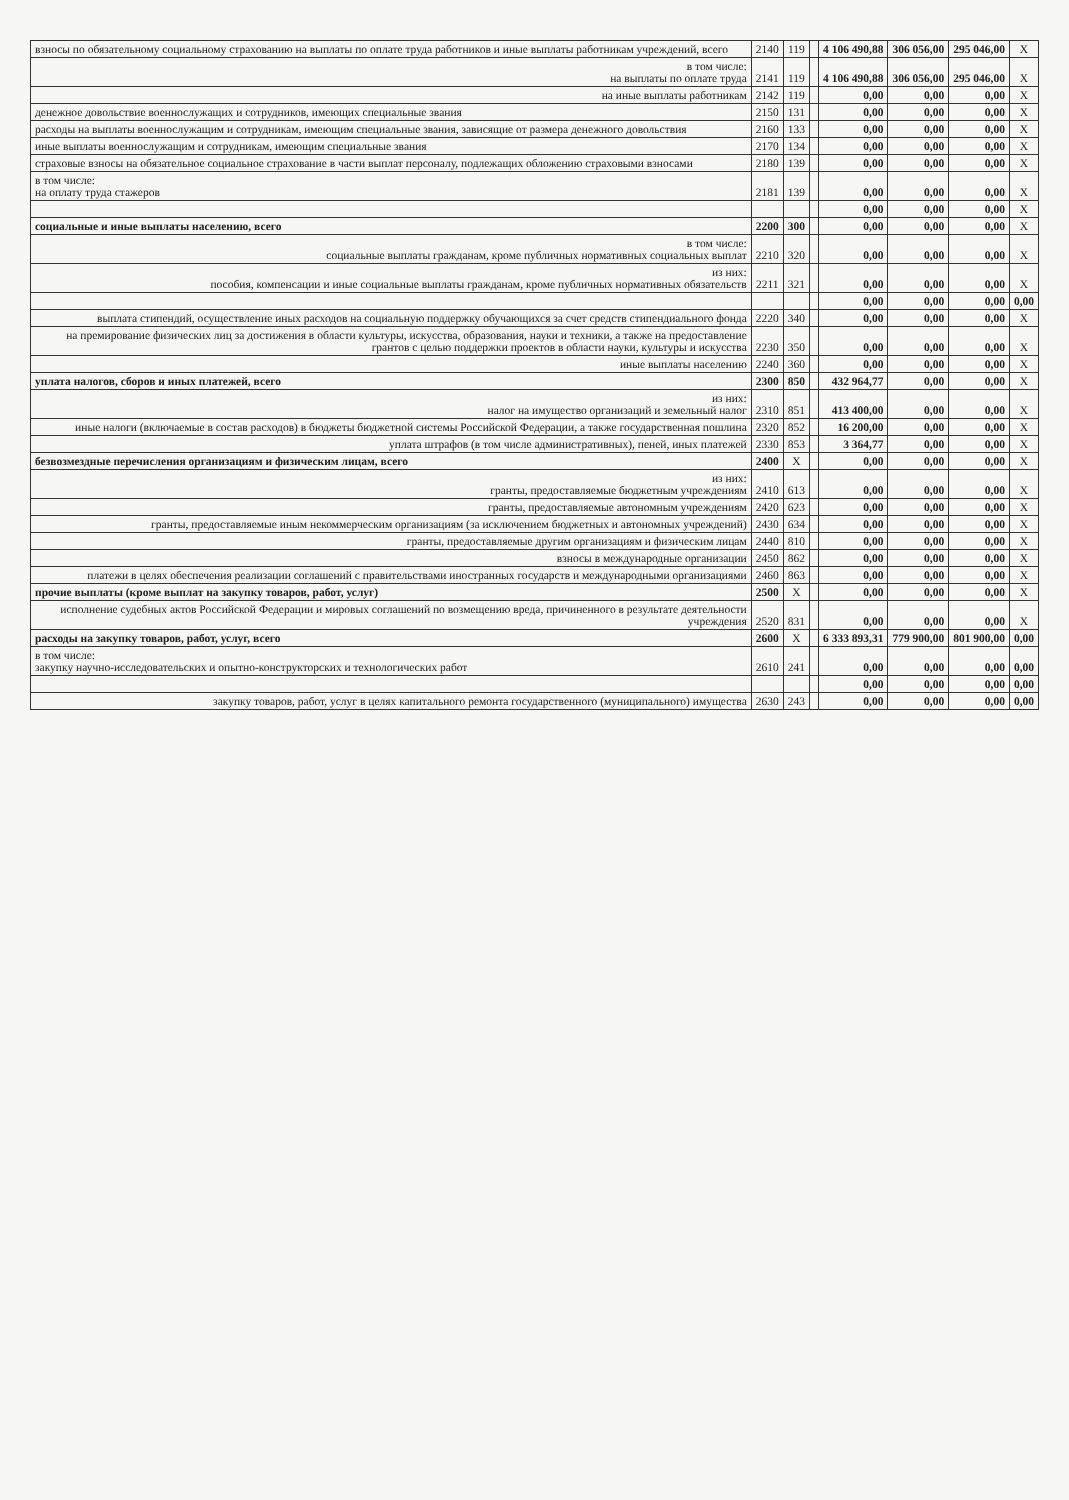| взносы по обязательному социальному страхованию на выплаты по оплате труда работников и иные выплаты работникам учреждений, всего | 2140 | 119 | | 4 106 490,88 | 306 056,00 | 295 046,00 | X |
| в том числе: на выплаты по оплате труда | 2141 | 119 | | 4 106 490,88 | 306 056,00 | 295 046,00 | X |
| на иные выплаты работникам | 2142 | 119 | | 0,00 | 0,00 | 0,00 | X |
| денежное довольствие военнослужащих и сотрудников, имеющих специальные звания | 2150 | 131 | | 0,00 | 0,00 | 0,00 | X |
| расходы на выплаты военнослужащим и сотрудникам, имеющим специальные звания, зависящие от размера денежного довольствия | 2160 | 133 | | 0,00 | 0,00 | 0,00 | X |
| иные выплаты военнослужащим и сотрудникам, имеющим специальные звания | 2170 | 134 | | 0,00 | 0,00 | 0,00 | X |
| страховые взносы на обязательное социальное страхование в части выплат персоналу, подлежащих обложению страховыми взносами | 2180 | 139 | | 0,00 | 0,00 | 0,00 | X |
| в том числе: на оплату труда стажеров | 2181 | 139 | | 0,00 | 0,00 | 0,00 | X |
| | | | | 0,00 | 0,00 | 0,00 | X |
| социальные и иные выплаты населению, всего | 2200 | 300 | | 0,00 | 0,00 | 0,00 | X |
| в том числе: социальные выплаты гражданам, кроме публичных нормативных социальных выплат | 2210 | 320 | | 0,00 | 0,00 | 0,00 | X |
| из них: пособия, компенсации и иные социальные выплаты гражданам, кроме публичных нормативных обязательств | 2211 | 321 | | 0,00 | 0,00 | 0,00 | X |
| | | | | 0,00 | 0,00 | 0,00 | 0,00 |
| выплата стипендий, осуществление иных расходов на социальную поддержку обучающихся за счет средств стипендиального фонда | 2220 | 340 | | 0,00 | 0,00 | 0,00 | X |
| на премирование физических лиц за достижения в области культуры, искусства, образования, науки и техники, а также на предоставление грантов с целью поддержки проектов в области науки, культуры и искусства | 2230 | 350 | | 0,00 | 0,00 | 0,00 | X |
| иные выплаты населению | 2240 | 360 | | 0,00 | 0,00 | 0,00 | X |
| уплата налогов, сборов и иных платежей, всего | 2300 | 850 | | 432 964,77 | 0,00 | 0,00 | X |
| из них: налог на имущество организаций и земельный налог | 2310 | 851 | | 413 400,00 | 0,00 | 0,00 | X |
| иные налоги (включаемые в состав расходов) в бюджеты бюджетной системы Российской Федерации, а также государственная пошлина | 2320 | 852 | | 16 200,00 | 0,00 | 0,00 | X |
| уплата штрафов (в том числе административных), пеней, иных платежей | 2330 | 853 | | 3 364,77 | 0,00 | 0,00 | X |
| безвозмездные перечисления организациям и физическим лицам, всего | 2400 | X | | 0,00 | 0,00 | 0,00 | X |
| из них: гранты, предоставляемые бюджетным учреждениям | 2410 | 613 | | 0,00 | 0,00 | 0,00 | X |
| гранты, предоставляемые автономным учреждениям | 2420 | 623 | | 0,00 | 0,00 | 0,00 | X |
| гранты, предоставляемые иным некоммерческим организациям (за исключением бюджетных и автономных учреждений) | 2430 | 634 | | 0,00 | 0,00 | 0,00 | X |
| гранты, предоставляемые другим организациям и физическим лицам | 2440 | 810 | | 0,00 | 0,00 | 0,00 | X |
| взносы в международные организации | 2450 | 862 | | 0,00 | 0,00 | 0,00 | X |
| платежи в целях обеспечения реализации соглашений с правительствами иностранных государств и международными организациями | 2460 | 863 | | 0,00 | 0,00 | 0,00 | X |
| прочие выплаты (кроме выплат на закупку товаров, работ, услуг) | 2500 | X | | 0,00 | 0,00 | 0,00 | X |
| исполнение судебных актов Российской Федерации и мировых соглашений по возмещению вреда, причиненного в результате деятельности учреждения | 2520 | 831 | | 0,00 | 0,00 | 0,00 | X |
| расходы на закупку товаров, работ, услуг, всего | 2600 | X | | 6 333 893,31 | 779 900,00 | 801 900,00 | 0,00 |
| в том числе: закупку научно-исследовательских и опытно-конструкторских и технологических работ | 2610 | 241 | | 0,00 | 0,00 | 0,00 | 0,00 |
| | | | | 0,00 | 0,00 | 0,00 | 0,00 |
| закупку товаров, работ, услуг в целях капитального ремонта государственного (муниципального) имущества | 2630 | 243 | | 0,00 | 0,00 | 0,00 | 0,00 |